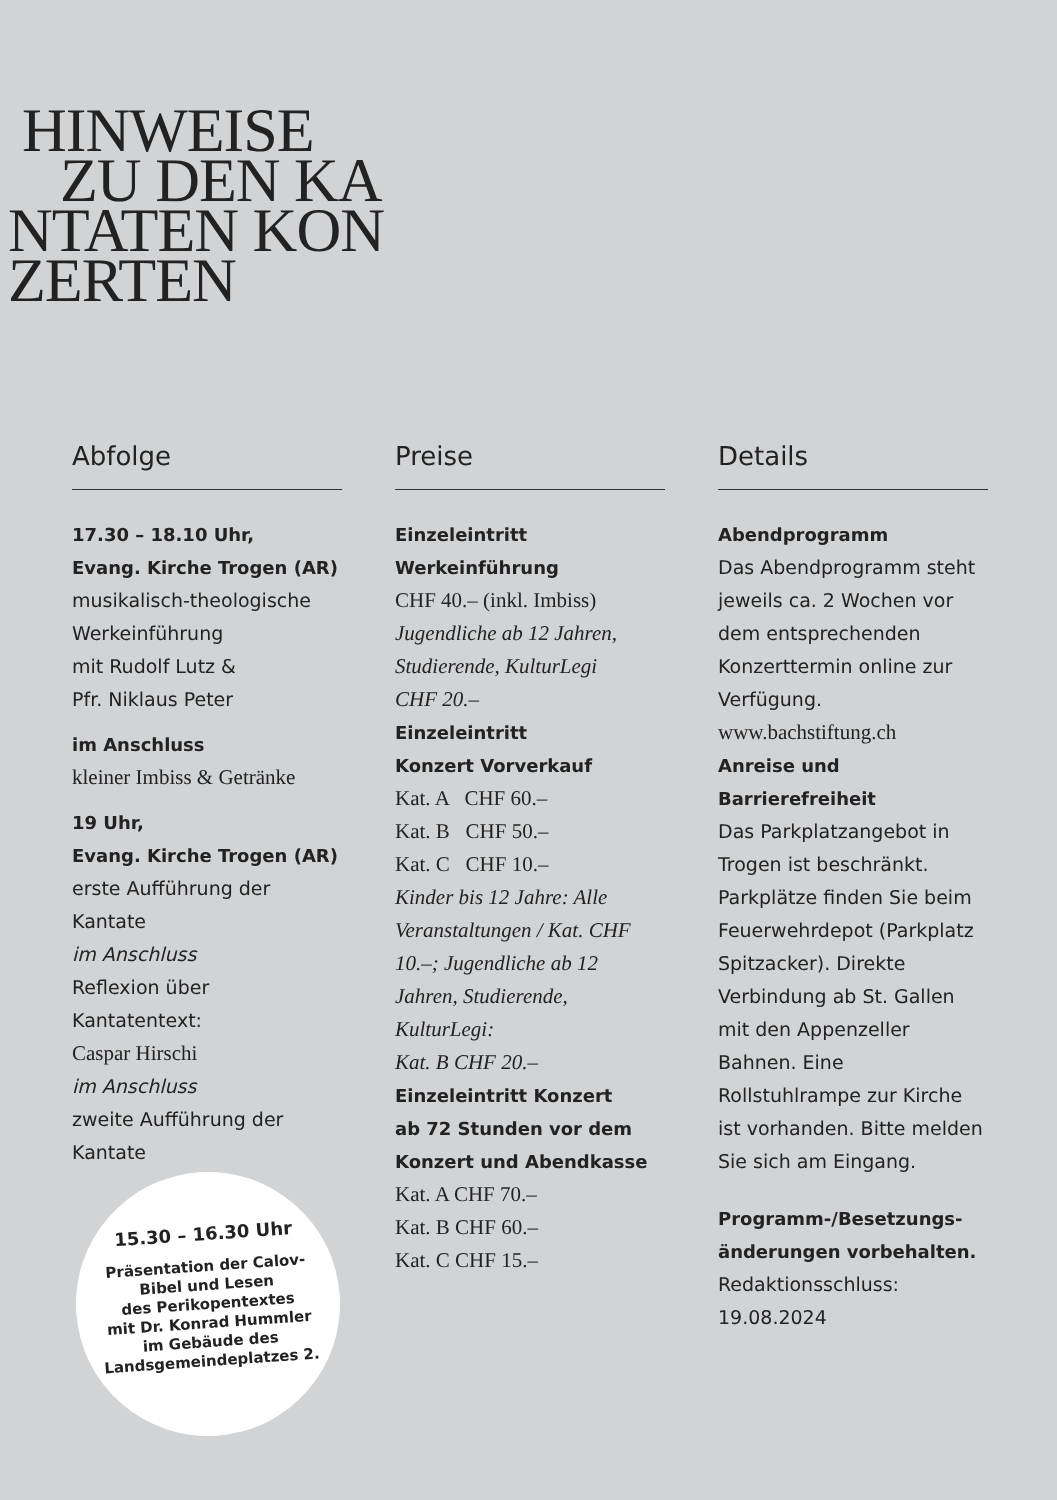HINWEISE
ZU DEN KA
NTATEN KON
ZERTEN
Abfolge
17.30 – 18.10 Uhr,
Evang. Kirche Trogen (AR)
musikalisch-theologische
Werkeinführung
mit Rudolf Lutz &
Pfr. Niklaus Peter
im Anschluss
kleiner Imbiss & Getränke
19 Uhr,
Evang. Kirche Trogen (AR)
erste Aufführung der Kantate
im Anschluss
Reflexion über Kantatentext:
Caspar Hirschi
im Anschluss
zweite Aufführung der Kantate
Preise
Einzeleintritt
Werkeinführung
CHF 40.– (inkl. Imbiss)
Jugendliche ab 12 Jahren,
Studierende, KulturLegi
CHF 20.–
Einzeleintritt
Konzert Vorverkauf
Kat. A CHF 60.–
Kat. B CHF 50.–
Kat. C CHF 10.–
Kinder bis 12 Jahre: Alle Veranstaltungen / Kat. CHF 10.–; Jugendliche ab 12 Jahren, Studierende, KulturLegi:
Kat. B CHF 20.–
Einzeleintritt Konzert
ab 72 Stunden vor dem
Konzert und Abendkasse
Kat. A CHF 70.–
Kat. B CHF 60.–
Kat. C CHF 15.–
Details
Abendprogramm
Das Abendprogramm steht jeweils ca. 2 Wochen vor dem entsprechenden Konzert­termin online zur Verfügung.
www.bachstiftung.ch
Anreise und Barrierefreiheit
Das Parkplatzangebot in Trogen ist beschränkt. Parkplätze finden Sie beim Feuerwehr­depot (Parkplatz Spitzacker). Direkte Verbindung ab St. Gallen mit den Appenzeller Bahnen. Eine Rollstuhlrampe zur Kirche ist vorhanden. Bitte melden Sie sich am Eingang.
Programm-/Besetzungs­änderungen vorbehalten.
Redaktionsschluss:
19.08.2024
15.30 – 16.30 Uhr
Präsentation der Calov-Bibel und Lesen
des Perikopentextes
mit Dr. Konrad Hummler
im Gebäude des Landsgemeindeplatzes 2.